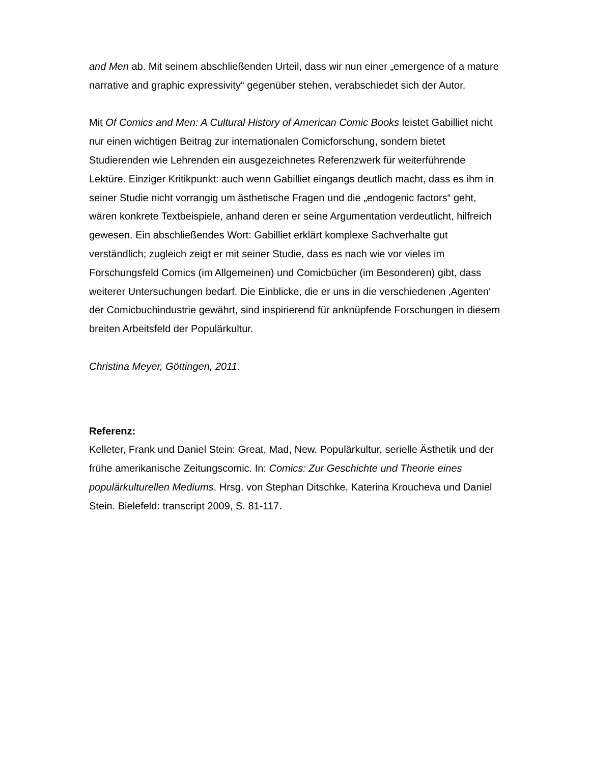and Men ab. Mit seinem abschließenden Urteil, dass wir nun einer „emergence of a mature narrative and graphic expressivity“ gegenüber stehen, verabschiedet sich der Autor.
Mit Of Comics and Men: A Cultural History of American Comic Books leistet Gabilliet nicht nur einen wichtigen Beitrag zur internationalen Comicforschung, sondern bietet Studierenden wie Lehrenden ein ausgezeichnetes Referenzwerk für weiterführende Lektüre. Einziger Kritikpunkt: auch wenn Gabilliet eingangs deutlich macht, dass es ihm in seiner Studie nicht vorrangig um ästhetische Fragen und die „endogenic factors“ geht, wären konkrete Textbeispiele, anhand deren er seine Argumentation verdeutlicht, hilfreich gewesen. Ein abschließendes Wort: Gabilliet erklärt komplexe Sachverhalte gut verständlich; zugleich zeigt er mit seiner Studie, dass es nach wie vor vieles im Forschungsfeld Comics (im Allgemeinen) und Comicbücher (im Besonderen) gibt, dass weiterer Untersuchungen bedarf. Die Einblicke, die er uns in die verschiedenen ‚Agenten‘ der Comicbuchindustrie gewährt, sind inspirierend für anknüpfende Forschungen in diesem breiten Arbeitsfeld der Populärkultur.
Christina Meyer, Göttingen, 2011.
Referenz:
Kelleter, Frank und Daniel Stein: Great, Mad, New. Populärkultur, serielle Ästhetik und der frühe amerikanische Zeitungscomic. In: Comics: Zur Geschichte und Theorie eines populärkulturellen Mediums. Hrsg. von Stephan Ditschke, Katerina Kroucheva und Daniel Stein. Bielefeld: transcript 2009, S. 81-117.